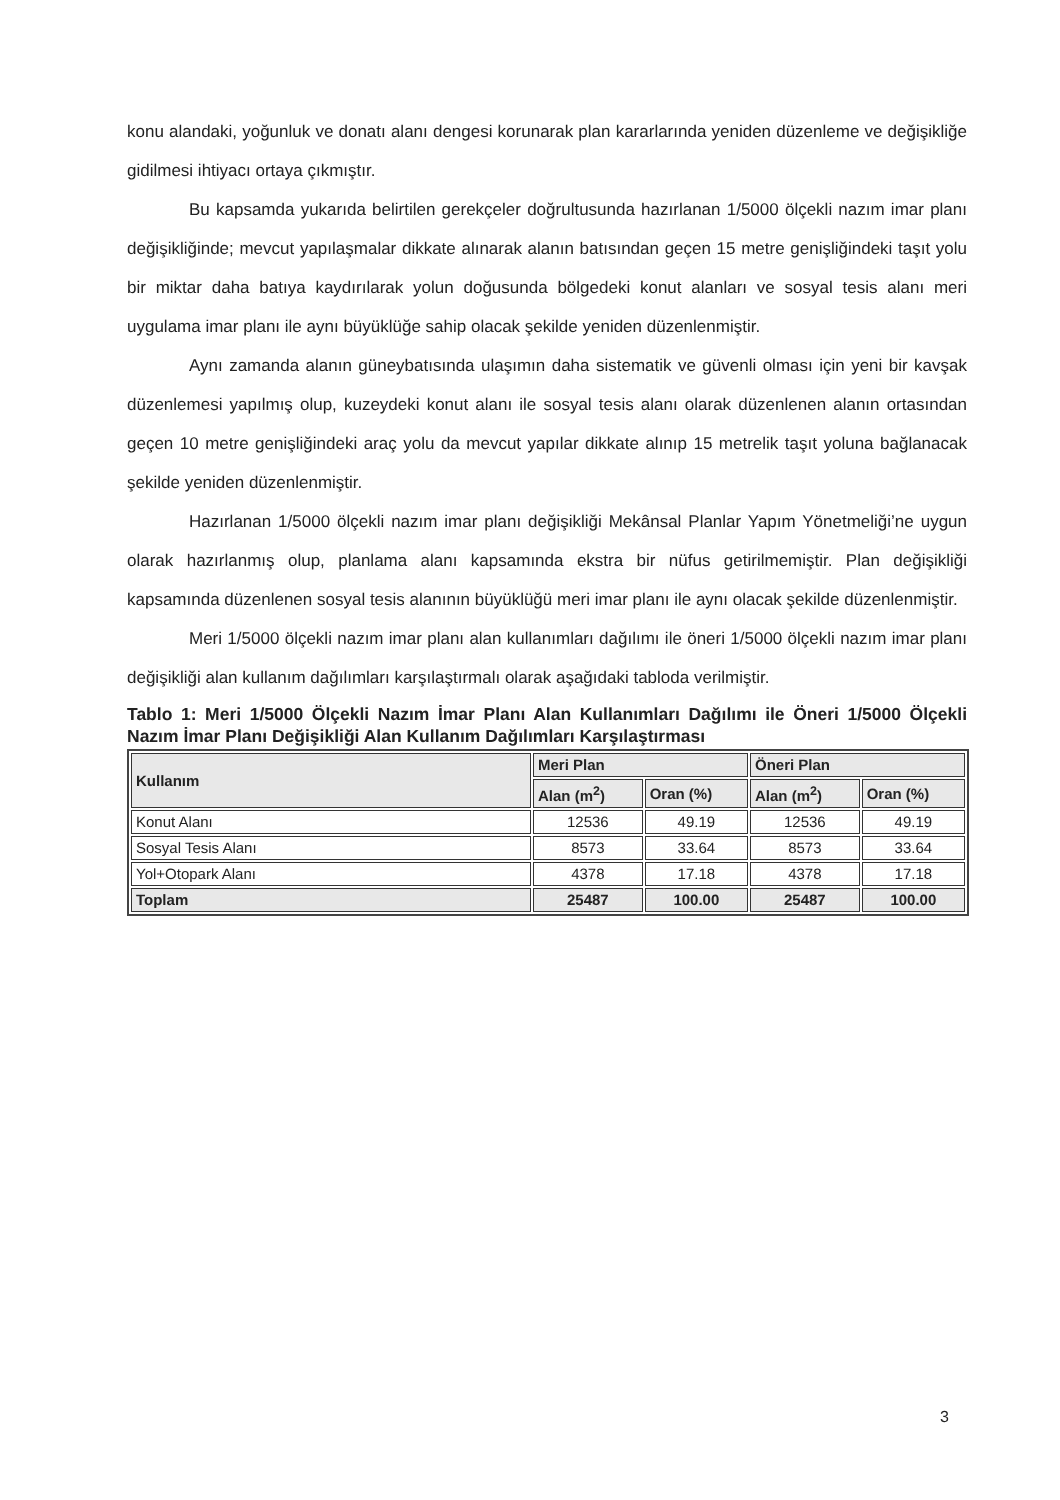konu alandaki, yoğunluk ve donatı alanı dengesi korunarak plan kararlarında yeniden düzenleme ve değişikliğe gidilmesi ihtiyacı ortaya çıkmıştır.
Bu kapsamda yukarıda belirtilen gerekçeler doğrultusunda hazırlanan 1/5000 ölçekli nazım imar planı değişikliğinde; mevcut yapılaşmalar dikkate alınarak alanın batısından geçen 15 metre genişliğindeki taşıt yolu bir miktar daha batıya kaydırılarak yolun doğusunda bölgedeki konut alanları ve sosyal tesis alanı meri uygulama imar planı ile aynı büyüklüğe sahip olacak şekilde yeniden düzenlenmiştir.
Aynı zamanda alanın güneybatısında ulaşımın daha sistematik ve güvenli olması için yeni bir kavşak düzenlemesi yapılmış olup, kuzeydeki konut alanı ile sosyal tesis alanı olarak düzenlenen alanın ortasından geçen 10 metre genişliğindeki araç yolu da mevcut yapılar dikkate alınıp 15 metrelik taşıt yoluna bağlanacak şekilde yeniden düzenlenmiştir.
Hazırlanan 1/5000 ölçekli nazım imar planı değişikliği Mekânsal Planlar Yapım Yönetmeliği’ne uygun olarak hazırlanmış olup, planlama alanı kapsamında ekstra bir nüfus getirilmemiştir. Plan değişikliği kapsamında düzenlenen sosyal tesis alanının büyüklüğü meri imar planı ile aynı olacak şekilde düzenlenmiştir.
Meri 1/5000 ölçekli nazım imar planı alan kullanımları dağılımı ile öneri 1/5000 ölçekli nazım imar planı değişikliği alan kullanım dağılımları karşılaştırmalı olarak aşağıdaki tabloda verilmiştir.
Tablo 1: Meri 1/5000 Ölçekli Nazım İmar Planı Alan Kullanımları Dağılımı ile Öneri 1/5000 Ölçekli Nazım İmar Planı Değişikliği Alan Kullanım Dağılımları Karşılaştırması
| Kullanım | Meri Plan | | Öneri Plan | |
| --- | --- | --- | --- | --- |
| | Alan (m<sup>2</sup>) | Oran (%) | Alan (m<sup>2</sup>) | Oran (%) |
| Konut Alanı | 12536 | 49.19 | 12536 | 49.19 |
| Sosyal Tesis Alanı | 8573 | 33.64 | 8573 | 33.64 |
| Yol+Otopark Alanı | 4378 | 17.18 | 4378 | 17.18 |
| Toplam | 25487 | 100.00 | 25487 | 100.00 |
3